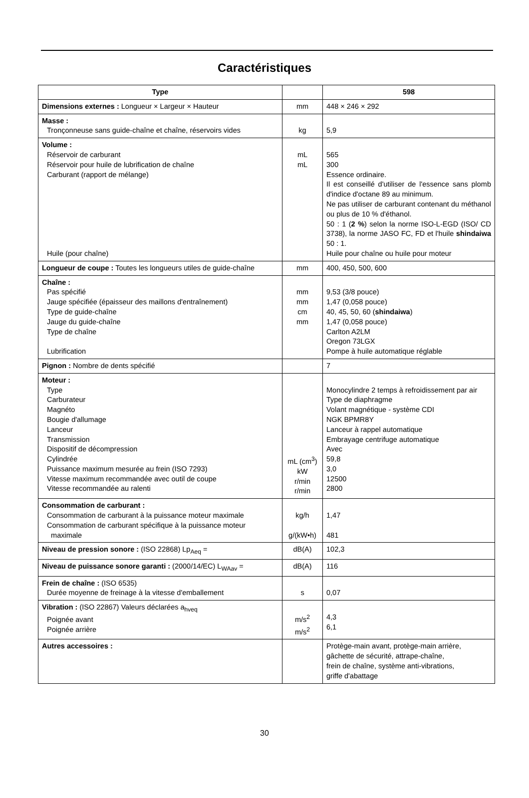Caractéristiques
| Type | | 598 |
| --- | --- | --- |
| Dimensions externes : Longueur × Largeur × Hauteur | mm | 448 × 246 × 292 |
| Masse : Tronçonneuse sans guide-chaîne et chaîne, réservoirs vides | kg | 5,9 |
| Volume : Réservoir de carburant Réservoir pour huile de lubrification de chaîne Carburant (rapport de mélange) Huile (pour chaîne) | mL mL | 565 300 Essence ordinaire. Il est conseillé d'utiliser de l'essence sans plomb d'indice d'octane 89 au minimum. Ne pas utiliser de carburant contenant du méthanol ou plus de 10 % d'éthanol. 50 : 1 ( 2 % ) selon la norme ISO-L-EGD (ISO/ CD 3738), la norme JASO FC, FD et l'huile shindaiwa 50 : 1. Huile pour chaîne ou huile pour moteur |
| Longueur de coupe : Toutes les longueurs utiles de guide-chaîne | mm | 400, 450, 500, 600 |
| Chaîne : Pas spécifié Jauge spécifiée (épaisseur des maillons d'entraînement) Type de guide-chaîne Jauge du guide-chaîne Type de chaîne Lubrification | mm mm cm mm | 9,53 (3/8 pouce) 1,47 (0,058 pouce) 40, 45, 50, 60 ( shindaiwa ) 1,47 (0,058 pouce) Carlton A2LM Oregon 73LGX Pompe à huile automatique réglable |
| Pignon : Nombre de dents spécifié | | 7 |
| Moteur : Type Carburateur Magnéto Bougie d'allumage Lanceur Transmission Dispositif de décompression Cylindrée Puissance maximum mesurée au frein (ISO 7293) Vitesse maximum recommandée avec outil de coupe Vitesse recommandée au ralenti | mL (cm<sup>3</sup>) kW r/min r/min | Monocylindre 2 temps à refroidissement par air Type de diaphragme Volant magnétique - système CDI NGK BPMR8Y Lanceur à rappel automatique Embrayage centrifuge automatique Avec 59,8 3,0 12500 2800 |
| Consommation de carburant : Consommation de carburant à la puissance moteur maximale Consommation de carburant spécifique à la puissance moteur maximale | kg/h g/(kW•h) | 1,47 481 |
| Niveau de pression sonore : (ISO 22868) Lp<sub>Aeq</sub> = | dB(A) | 102,3 |
| Niveau de puissance sonore garanti : (2000/14/EC) L<sub>WAav</sub> = | dB(A) | 116 |
| Frein de chaîne : (ISO 6535) Durée moyenne de freinage à la vitesse d'emballement | s | 0,07 |
| Vibration : (ISO 22867) Valeurs déclarées a<sub>hveq</sub> Poignée avant Poignée arrière | m/s<sup>2</sup> m/s<sup>2</sup> | 4,3 6,1 |
| Autres accessoires : | | Protège-main avant, protège-main arrière, gâchette de sécurité, attrape-chaîne, frein de chaîne, système anti-vibrations, griffe d'abattage |
30